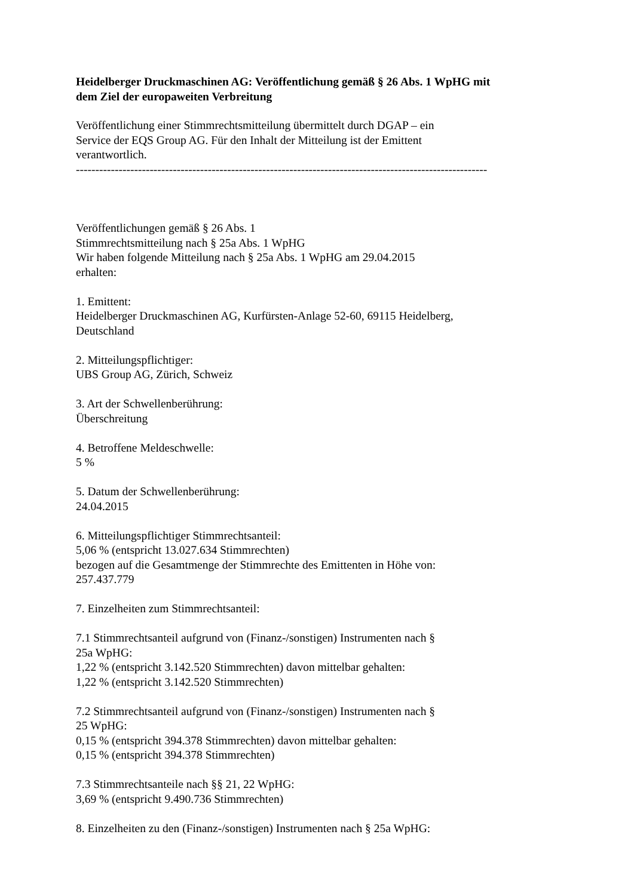Heidelberger Druckmaschinen AG: Veröffentlichung gemäß § 26 Abs. 1 WpHG mit
dem Ziel der europaweiten Verbreitung
Veröffentlichung einer Stimmrechtsmitteilung übermittelt durch DGAP – ein
Service der EQS Group AG. Für den Inhalt der Mitteilung ist der Emittent
verantwortlich.
----------------------------------------------------------------------------------------------------------
Veröffentlichungen gemäß § 26 Abs. 1
Stimmrechtsmitteilung nach § 25a Abs. 1 WpHG
Wir haben folgende Mitteilung nach § 25a Abs. 1 WpHG am 29.04.2015
erhalten:
1. Emittent:
Heidelberger Druckmaschinen AG, Kurfürsten-Anlage 52-60, 69115 Heidelberg,
Deutschland
2. Mitteilungspflichtiger:
UBS Group AG, Zürich, Schweiz
3. Art der Schwellenberührung:
Überschreitung
4. Betroffene Meldeschwelle:
5 %
5. Datum der Schwellenberührung:
24.04.2015
6. Mitteilungspflichtiger Stimmrechtsanteil:
5,06 % (entspricht 13.027.634 Stimmrechten)
bezogen auf die Gesamtmenge der Stimmrechte des Emittenten in Höhe von:
257.437.779
7. Einzelheiten zum Stimmrechtsanteil:
7.1 Stimmrechtsanteil aufgrund von (Finanz-/sonstigen) Instrumenten nach §
25a WpHG:
1,22 % (entspricht 3.142.520 Stimmrechten) davon mittelbar gehalten:
1,22 % (entspricht 3.142.520 Stimmrechten)
7.2 Stimmrechtsanteil aufgrund von (Finanz-/sonstigen) Instrumenten nach §
25 WpHG:
0,15 % (entspricht 394.378 Stimmrechten) davon mittelbar gehalten:
0,15 % (entspricht 394.378 Stimmrechten)
7.3 Stimmrechtsanteile nach §§ 21, 22 WpHG:
3,69 % (entspricht 9.490.736 Stimmrechten)
8. Einzelheiten zu den (Finanz-/sonstigen) Instrumenten nach § 25a WpHG: